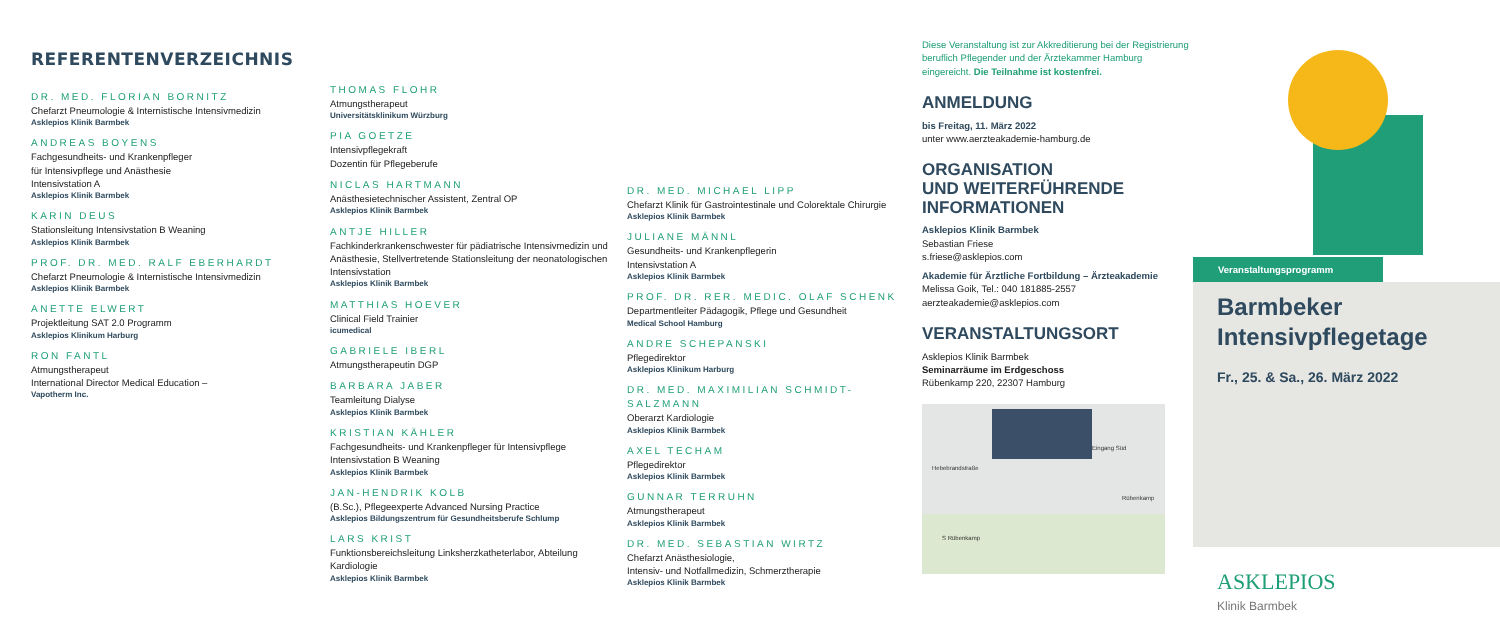REFERENTENVERZEICHNIS
DR. MED. FLORIAN BORNITZ
Chefarzt Pneumologie & Internistische Intensivmedizin
Asklepios Klinik Barmbek
ANDREAS BOYENS
Fachgesundheits- und Krankenpfleger
für Intensivpflege und Anästhesie
Intensivstation A
Asklepios Klinik Barmbek
KARIN DEUS
Stationsleitung Intensivstation B Weaning
Asklepios Klinik Barmbek
PROF. DR. MED. RALF EBERHARDT
Chefarzt Pneumologie & Internistische Intensivmedizin
Asklepios Klinik Barmbek
ANETTE ELWERT
Projektleitung SAT 2.0 Programm
Asklepios Klinikum Harburg
RON FANTL
Atmungstherapeut
International Director Medical Education –
Vapotherm Inc.
THOMAS FLOHR
Atmungstherapeut
Universitätsklinikum Würzburg
PIA GOETZE
Intensivpflegekraft
Dozentin für Pflegeberufe
NICLAS HARTMANN
Anästhesietechnischer Assistent, Zentral OP
Asklepios Klinik Barmbek
ANTJE HILLER
Fachkinderkrankenschwester für pädiatrische Intensivmedizin und Anästhesie, Stellvertretende Stationsleitung der neonatologischen Intensivstation
Asklepios Klinik Barmbek
MATTHIAS HOEVER
Clinical Field Trainier
icumedical
GABRIELE IBERL
Atmungstherapeutin DGP
BARBARA JABER
Teamleitung Dialyse
Asklepios Klinik Barmbek
KRISTIAN KÄHLER
Fachgesundheits- und Krankenpfleger für Intensivpflege
Intensivstation B Weaning
Asklepios Klinik Barmbek
JAN-HENDRIK KOLB
(B.Sc.), Pflegeexperte Advanced Nursing Practice
Asklepios Bildungszentrum für Gesundheitsberufe Schlump
LARS KRIST
Funktionsbereichsleitung Linksherzkatheterlabor, Abteilung Kardiologie
Asklepios Klinik Barmbek
DR. MED. MICHAEL LIPP
Chefarzt Klinik für Gastrointestinale und Colorektale Chirurgie
Asklepios Klinik Barmbek
JULIANE MÄNNL
Gesundheits- und Krankenpflegerin
Intensivstation A
Asklepios Klinik Barmbek
PROF. DR. RER. MEDIC. OLAF SCHENK
Departmentleiter Pädagogik, Pflege und Gesundheit
Medical School Hamburg
ANDRE SCHEPANSKI
Pflegedirektor
Asklepios Klinikum Harburg
DR. MED. MAXIMILIAN SCHMIDT-SALZMANN
Oberarzt Kardiologie
Asklepios Klinik Barmbek
AXEL TECHAM
Pflegedirektor
Asklepios Klinik Barmbek
GUNNAR TERRUHN
Atmungstherapeut
Asklepios Klinik Barmbek
DR. MED. SEBASTIAN WIRTZ
Chefarzt Anästhesiologie,
Intensiv- und Notfallmedizin, Schmerztherapie
Asklepios Klinik Barmbek
Diese Veranstaltung ist zur Akkreditierung bei der Registrierung beruflich Pflegender und der Ärztekammer Hamburg eingereicht. Die Teilnahme ist kostenfrei.
ANMELDUNG
bis Freitag, 11. März 2022
unter www.aerzteakademie-hamburg.de
ORGANISATION
UND WEITERFÜHRENDE
INFORMATIONEN
Asklepios Klinik Barmbek
Sebastian Friese
s.friese@asklepios.com
Akademie für Ärztliche Fortbildung – Ärzteakademie
Melissa Goik, Tel.: 040 181885-2557
aerzteakademie@asklepios.com
VERANSTALTUNGSORT
Asklepios Klinik Barmbek
Seminarräume im Erdgeschoss
Rübenkamp 220, 22307 Hamburg
Eingang Süd
Rübenkamp
S Rübenkamp
Hebebrandstraße
Veranstaltungsprogramm
Barmbeker Intensivpflegetage
Fr., 25. & Sa., 26. März 2022
ASKLEPIOS
Klinik Barmbek